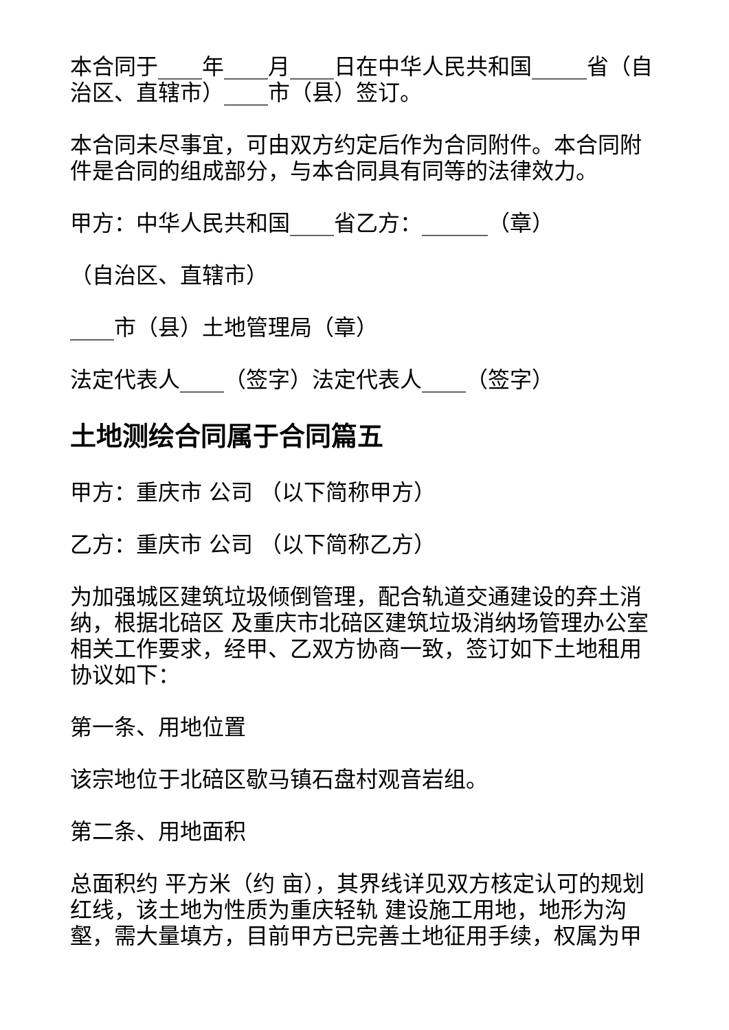本合同于____年____月____日在中华人民共和国_____省（自治区、直辖市）____市（县）签订。
本合同未尽事宜，可由双方约定后作为合同附件。本合同附件是合同的组成部分，与本合同具有同等的法律效力。
甲方：中华人民共和国____省乙方：______（章）
（自治区、直辖市）
____市（县）土地管理局（章）
法定代表人____（签字）法定代表人____（签字）
土地测绘合同属于合同篇五
甲方：重庆市 公司 （以下简称甲方）
乙方：重庆市 公司 （以下简称乙方）
为加强城区建筑垃圾倾倒管理，配合轨道交通建设的弃土消纳，根据北碚区 及重庆市北碚区建筑垃圾消纳场管理办公室相关工作要求，经甲、乙双方协商一致，签订如下土地租用协议如下：
第一条、用地位置
该宗地位于北碚区歇马镇石盘村观音岩组。
第二条、用地面积
总面积约 平方米（约 亩），其界线详见双方核定认可的规划红线，该土地为性质为重庆轻轨 建设施工用地，地形为沟壑，需大量填方，目前甲方已完善土地征用手续，权属为甲